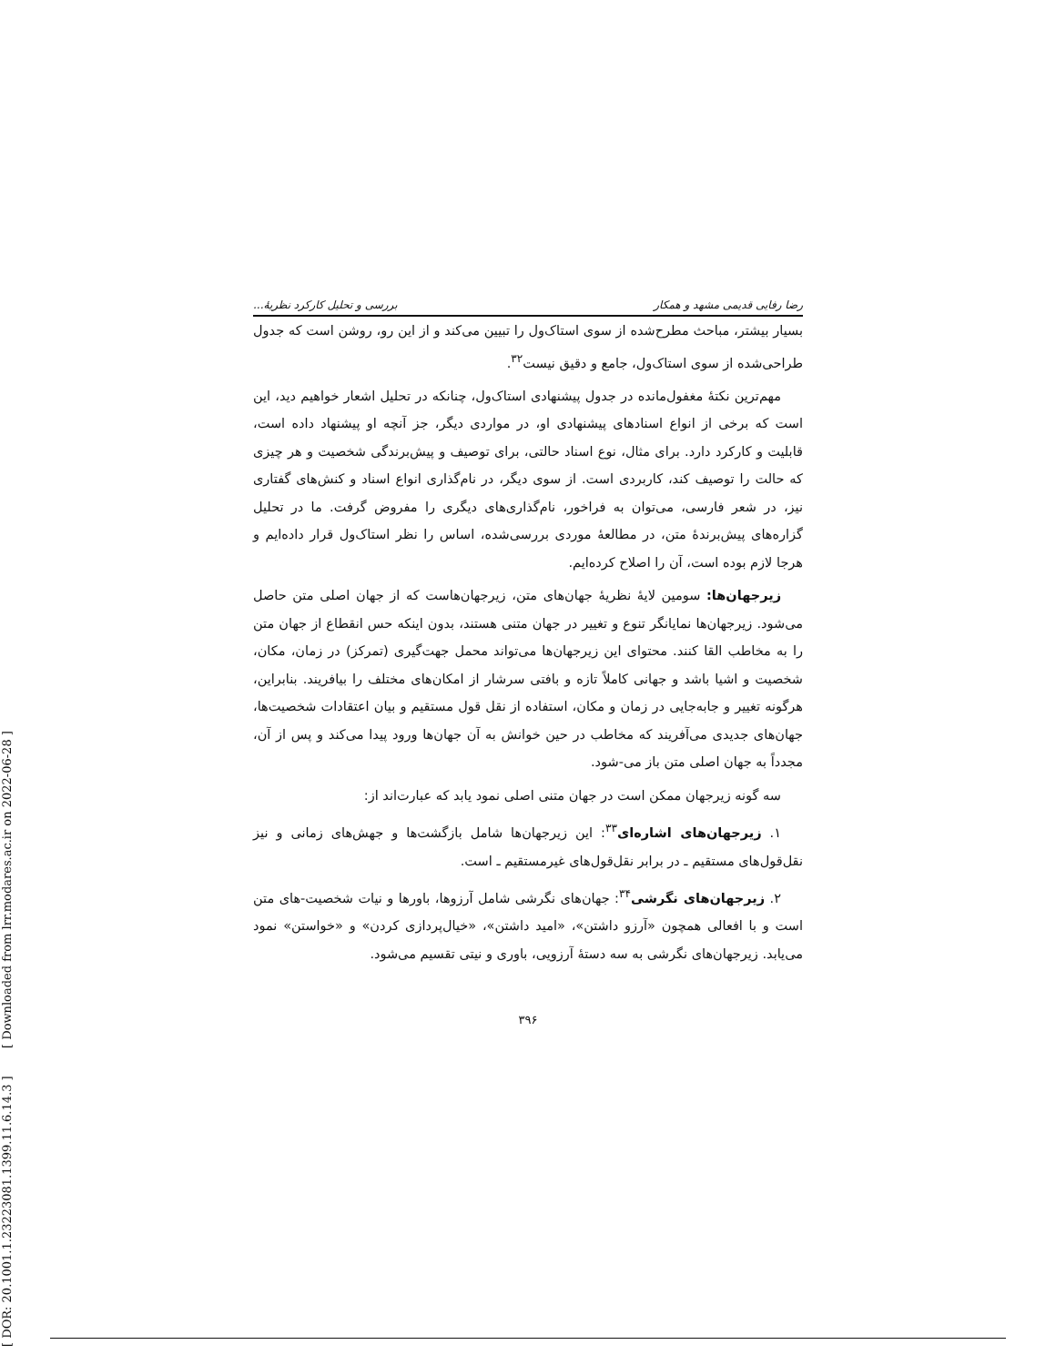[ DOR: 20.1001.1.23223081.1399.11.6.14.3 ] [ Downloaded from lrr.modares.ac.ir on 2022-06-28 ]
رضا رفایی قدیمی مشهد و همکار بررسی و تحلیل کارکرد نظریهٔ...
بسیار بیشتر، مباحث مطرح‌شده از سوی استاک‌ول را تبیین می‌کند و از این رو، روشن است که جدول طراحی‌شده از سوی استاک‌ول، جامع و دقیق نیست<sup>۳۲</sup>.
مهم‌ترین نکتهٔ مغفول‌مانده در جدول پیشنهادی استاک‌ول، چنانکه در تحلیل اشعار خواهیم دید، این است که برخی از انواع اسنادهای پیشنهادی او، در مواردی دیگر، جز آنچه او پیشنهاد داده است، قابلیت و کارکرد دارد. برای مثال، نوع اسناد حالتی، برای توصیف و پیش‌برندگی شخصیت و هر چیزی که حالت را توصیف کند، کاربردی است. از سوی دیگر، در نام‌گذاری انواع اسناد و کنش‌های گفتاری نیز، در شعر فارسی، می‌توان به فراخور، نام‌گذاری‌های دیگری را مفروض گرفت. ما در تحلیل گزاره‌های پیش‌برندهٔ متن، در مطالعهٔ موردی بررسی‌شده، اساس را نظر استاک‌ول قرار داده‌ایم و هرجا لازم بوده است، آن را اصلاح کرده‌ایم.
زیرجهان‌ها: سومین لایهٔ نظریهٔ جهان‌های متن، زیرجهان‌هاست که از جهان اصلی متن حاصل می‌شود. زیرجهان‌ها نمایانگر تنوع و تغییر در جهان متنی هستند، بدون اینکه حس انقطاع از جهان متن را به مخاطب القا کنند. محتوای این زیرجهان‌ها می‌تواند محمل جهت‌گیری (تمرکز) در زمان، مکان، شخصیت و اشیا باشد و جهانی کاملاً تازه و بافتی سرشار از امکان‌های مختلف را بیافریند. بنابراین، هرگونه تغییر و جابه‌جایی در زمان و مکان، استفاده از نقل قول مستقیم و بیان اعتقادات شخصیت‌ها، جهان‌های جدیدی می‌آفریند که مخاطب در حین خوانش به آن جهان‌ها ورود پیدا می‌کند و پس از آن، مجدداً به جهان اصلی متن باز می-شود.
سه گونه زیرجهان ممکن است در جهان متنی اصلی نمود یابد که عبارت‌اند از:
۱. زیرجهان‌های اشاره‌ای<sup>۳۳</sup>: این زیرجهان‌ها شامل بازگشت‌ها و جهش‌های زمانی و نیز نقل‌قول‌های مستقیم ـ در برابر نقل‌قول‌های غیرمستقیم ـ است.
۲. زیرجهان‌های نگرشی<sup>۳۴</sup>: جهان‌های نگرشی شامل آرزوها، باورها و نیات شخصیت-های متن است و با افعالی همچون «آرزو داشتن»، «امید داشتن»، «خیال‌پردازی کردن» و «خواستن» نمود می‌یابد. زیرجهان‌های نگرشی به سه دستهٔ آرزویی، باوری و نیتی تقسیم می‌شود.
۳۹۶